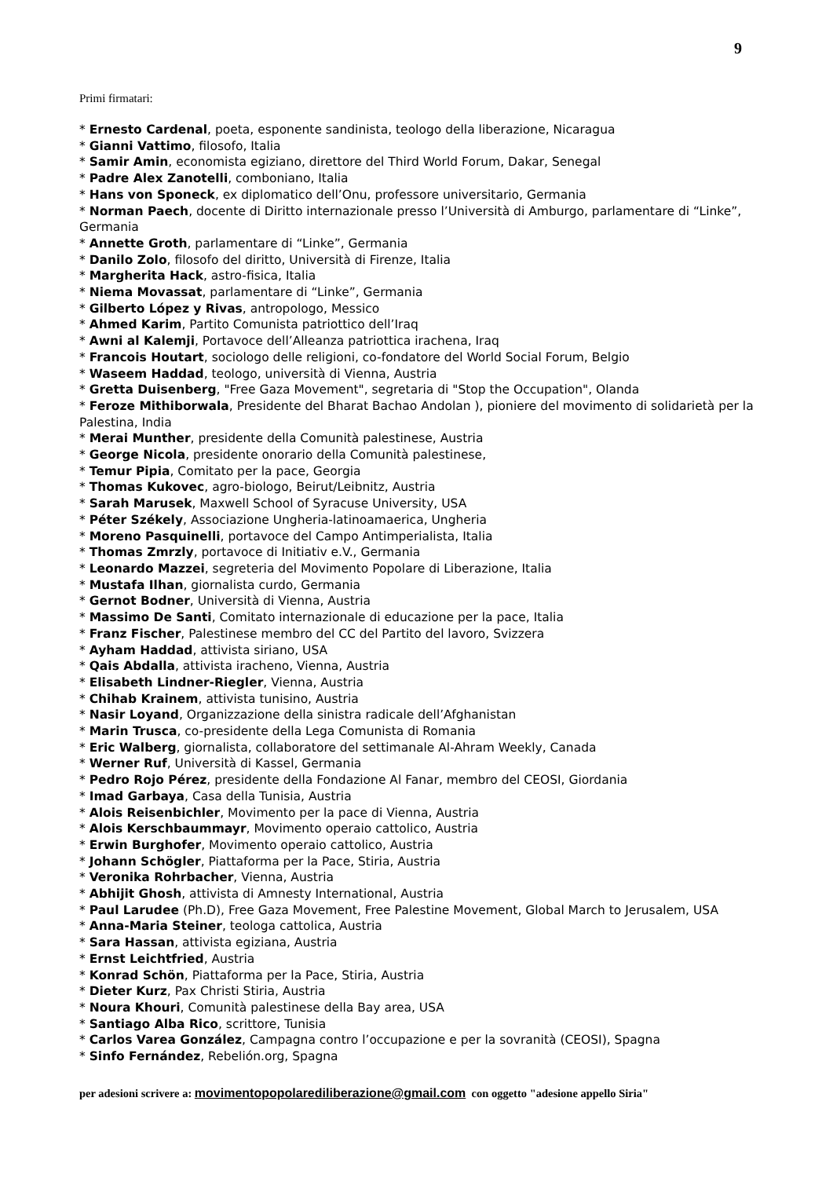9
Primi firmatari:
* Ernesto Cardenal, poeta, esponente sandinista, teologo della liberazione, Nicaragua
* Gianni Vattimo, filosofo, Italia
* Samir Amin, economista egiziano, direttore del Third World Forum, Dakar, Senegal
* Padre Alex Zanotelli, comboniano, Italia
* Hans von Sponeck, ex diplomatico dell’Onu, professore universitario, Germania
* Norman Paech, docente di Diritto internazionale presso l’Università di Amburgo, parlamentare di “Linke”, Germania
* Annette Groth, parlamentare di “Linke”, Germania
* Danilo Zolo, filosofo del diritto, Università di Firenze, Italia
* Margherita Hack, astro-fisica, Italia
* Niema Movassat, parlamentare di “Linke”, Germania
* Gilberto López y Rivas, antropologo, Messico
* Ahmed Karim, Partito Comunista patriottico dell’Iraq
* Awni al Kalemji, Portavoce dell’Alleanza patriottica irachena, Iraq
* Francois Houtart, sociologo delle religioni, co-fondatore del World Social Forum, Belgio
* Waseem Haddad, teologo, università di Vienna, Austria
* Gretta Duisenberg, "Free Gaza Movement", segretaria di "Stop the Occupation", Olanda
* Feroze Mithiborwala, Presidente del Bharat Bachao Andolan ), pioniere del movimento di solidarietà per la Palestina, India
* Merai Munther, presidente della Comunità palestinese, Austria
* George Nicola, presidente onorario della Comunità palestinese,
* Temur Pipia, Comitato per la pace, Georgia
* Thomas Kukovec, agro-biologo, Beirut/Leibnitz, Austria
* Sarah Marusek, Maxwell School of Syracuse University, USA
* Péter Székely, Associazione Ungheria-latinoamaerica, Ungheria
* Moreno Pasquinelli, portavoce del Campo Antimperialista, Italia
* Thomas Zmrzly, portavoce di Initiativ e.V., Germania
* Leonardo Mazzei, segreteria del Movimento Popolare di Liberazione, Italia
* Mustafa Ilhan, giornalista curdo, Germania
* Gernot Bodner, Università di Vienna, Austria
* Massimo De Santi, Comitato internazionale di educazione per la pace, Italia
* Franz Fischer, Palestinese membro del CC del Partito del lavoro, Svizzera
* Ayham Haddad, attivista siriano, USA
* Qais Abdalla, attivista iracheno, Vienna, Austria
* Elisabeth Lindner-Riegler, Vienna, Austria
* Chihab Krainem, attivista tunisino, Austria
* Nasir Loyand, Organizzazione della sinistra radicale dell’Afghanistan
* Marin Trusca, co-presidente della Lega Comunista di Romania
* Eric Walberg, giornalista, collaboratore del settimanale Al-Ahram Weekly, Canada
* Werner Ruf, Università di Kassel, Germania
* Pedro Rojo Pérez, presidente della Fondazione Al Fanar, membro del CEOSI, Giordania
* Imad Garbaya, Casa della Tunisia, Austria
* Alois Reisenbichler, Movimento per la pace di Vienna, Austria
* Alois Kerschbaummayr, Movimento operaio cattolico, Austria
* Erwin Burghofer, Movimento operaio cattolico, Austria
* Johann Schögler, Piattaforma per la Pace, Stiria, Austria
* Veronika Rohrbacher, Vienna, Austria
* Abhijit Ghosh, attivista di Amnesty International, Austria
* Paul Larudee (Ph.D), Free Gaza Movement, Free Palestine Movement, Global March to Jerusalem, USA
* Anna-Maria Steiner, teologa cattolica, Austria
* Sara Hassan, attivista egiziana, Austria
* Ernst Leichtfried, Austria
* Konrad Schön, Piattaforma per la Pace, Stiria, Austria
* Dieter Kurz, Pax Christi Stiria, Austria
* Noura Khouri, Comunità palestinese della Bay area, USA
* Santiago Alba Rico, scrittore, Tunisia
* Carlos Varea González, Campagna contro l’occupazione e per la sovranità (CEOSI), Spagna
* Sinfo Fernández, Rebelión.org, Spagna
per adesioni scrivere a: movimentopopolarediliberazione@gmail.com con oggetto "adesione appello Siria"